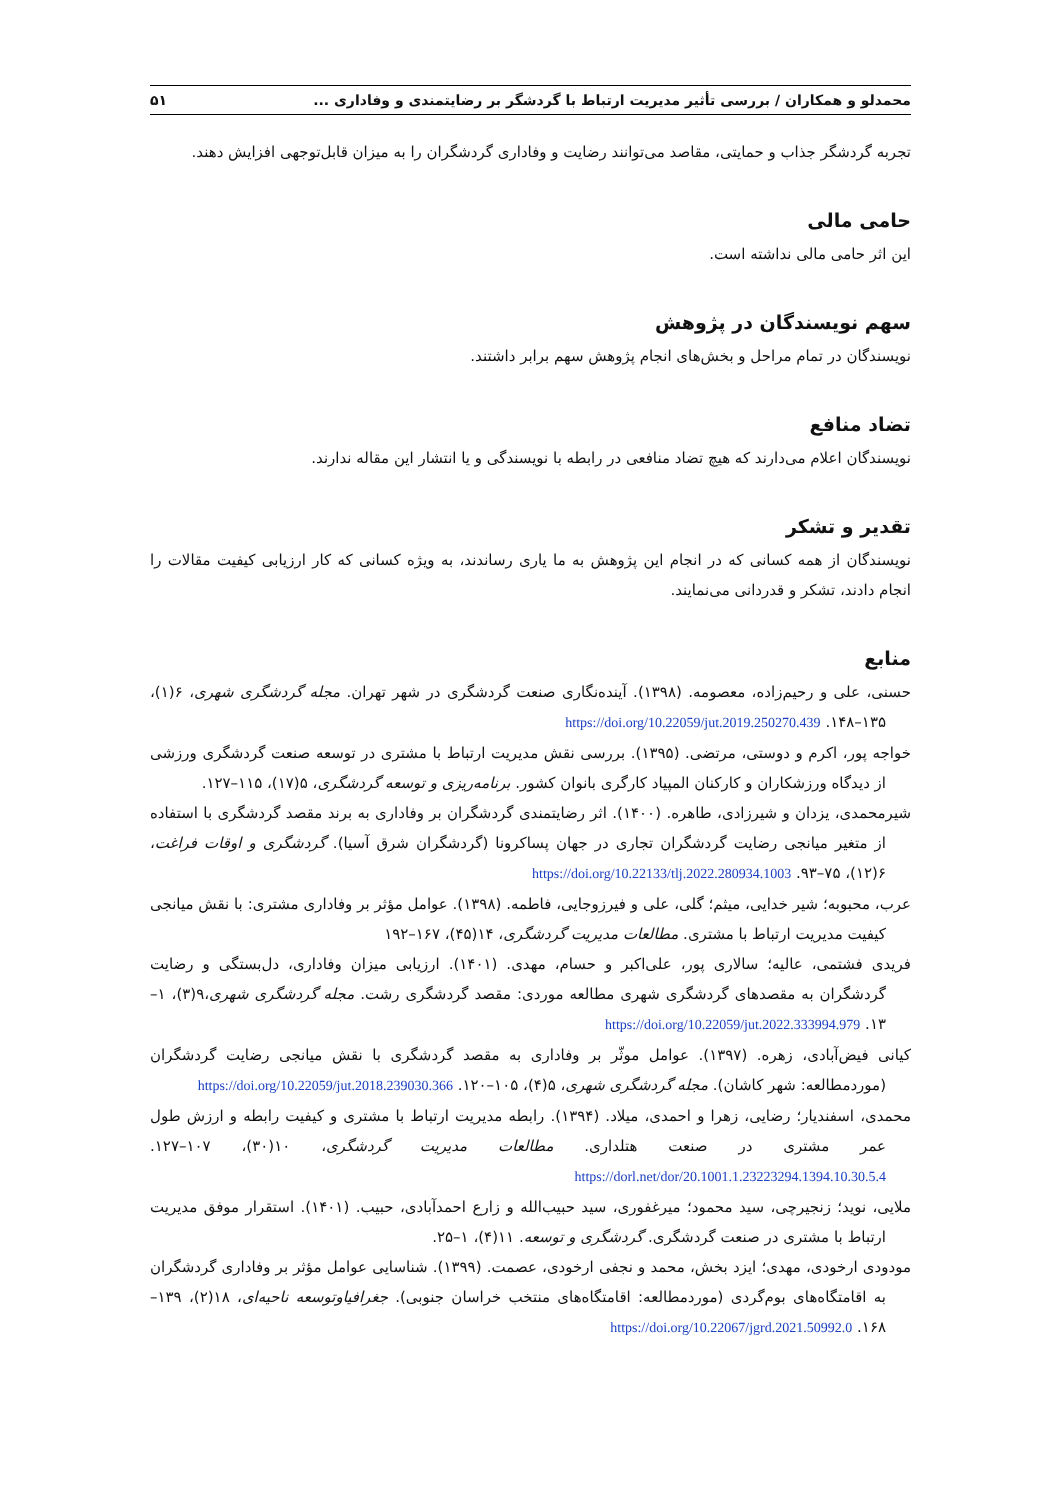محمدلو و همکاران / بررسی تأثیر مدیریت ارتباط با گردشگر بر رضایتمندی و وفاداری ... ۵۱
تجربه گردشگر جذاب و حمایتی، مقاصد می‌توانند رضایت و وفاداری گردشگران را به میزان قابل‌توجهی افزایش دهند.
حامی مالی
این اثر حامی مالی نداشته است.
سهم نویسندگان در پژوهش
نویسندگان در تمام مراحل و بخش‌های انجام پژوهش سهم برابر داشتند.
تضاد منافع
نویسندگان اعلام می‌دارند که هیچ تضاد منافعی در رابطه با نویسندگی و یا انتشار این مقاله ندارند.
تقدیر و تشکر
نویسندگان از همه کسانی که در انجام این پژوهش به ما یاری رساندند، به ویژه کسانی که کار ارزیابی کیفیت مقالات را انجام دادند، تشکر و قدردانی می‌نمایند.
منابع
حسنی، علی و رحیم‌زاده، معصومه. (۱۳۹۸). آینده‌نگاری صنعت گردشگری در شهر تهران. مجله گردشگری شهری، ۶(۱)، ۱۳۵–۱۴۸. https://doi.org/10.22059/jut.2019.250270.439
خواجه پور، اکرم و دوستی، مرتضی. (۱۳۹۵). بررسی نقش مدیریت ارتباط با مشتری در توسعه صنعت گردشگری ورزشی از دیدگاه ورزشکاران و کارکنان المپیاد کارگری بانوان کشور. برنامه‌ریزی و توسعه گردشگری، ۵(۱۷)، ۱۱۵–۱۲۷.
شیرمحمدی، یزدان و شیرزادی، طاهره. (۱۴۰۰). اثر رضایتمندی گردشگران بر وفاداری به برند مقصد گردشگری با استفاده از متغیر میانجی رضایت گردشگران تجاری در جهان پساکرونا (گردشگران شرق آسیا). گردشگری و اوقات فراغت، ۶(۱۲)، ۷۵–۹۳. https://doi.org/10.22133/tlj.2022.280934.1003
عرب، محبوبه؛ شیر خدایی، میثم؛ گلی، علی و فیرزوجایی، فاطمه. (۱۳۹۸). عوامل مؤثر بر وفاداری مشتری: با نقش میانجی کیفیت مدیریت ارتباط با مشتری. مطالعات مدیریت گردشگری، ۱۴(۴۵)، ۱۶۷–۱۹۲
فریدی فشتمی، عالیه؛ سالاری پور، علی‌اکبر و حسام، مهدی. (۱۴۰۱). ارزیابی میزان وفاداری، دل‌بستگی و رضایت گردشگران به مقصدهای گردشگری شهری مطالعه موردی: مقصد گردشگری رشت. مجله گردشگری شهری،۹(۳)، ۱–۱۳. https://doi.org/10.22059/jut.2022.333994.979
کیانی فیض‌آبادی، زهره. (۱۳۹۷). عوامل موثّر بر وفاداری به مقصد گردشگری با نقش میانجی رضایت گردشگران (موردمطالعه: شهر کاشان). مجله گردشگری شهری، ۵(۴)، ۱۰۵–۱۲۰. https://doi.org/10.22059/jut.2018.239030.366
محمدی، اسفندیار؛ رضایی، زهرا و احمدی، میلاد. (۱۳۹۴). رابطه مدیریت ارتباط با مشتری و کیفیت رابطه و ارزش طول عمر مشتری در صنعت هتلداری. مطالعات مدیریت گردشگری، ۱۰(۳۰)، ۱۰۷–۱۲۷. https://dorl.net/dor/20.1001.1.23223294.1394.10.30.5.4
ملایی، نوید؛ زنجیرچی، سید محمود؛ میرغفوری، سید حبیب‌الله و زارع احمدآبادی، حبیب. (۱۴۰۱). استقرار موفق مدیریت ارتباط با مشتری در صنعت گردشگری. گردشگری و توسعه. ۱۱(۴)، ۱–۲۵.
مودودی ارخودی، مهدی؛ ایزد بخش، محمد و نجفی ارخودی، عصمت. (۱۳۹۹). شناسایی عوامل مؤثر بر وفاداری گردشگران به اقامتگاه‌های بوم‌گردی (موردمطالعه: اقامتگاه‌های منتخب خراسان جنوبی). جغرافیاوتوسعه ناحیه‌ای، ۱۸(۲)، ۱۳۹–۱۶۸. https://doi.org/10.22067/jgrd.2021.50992.0